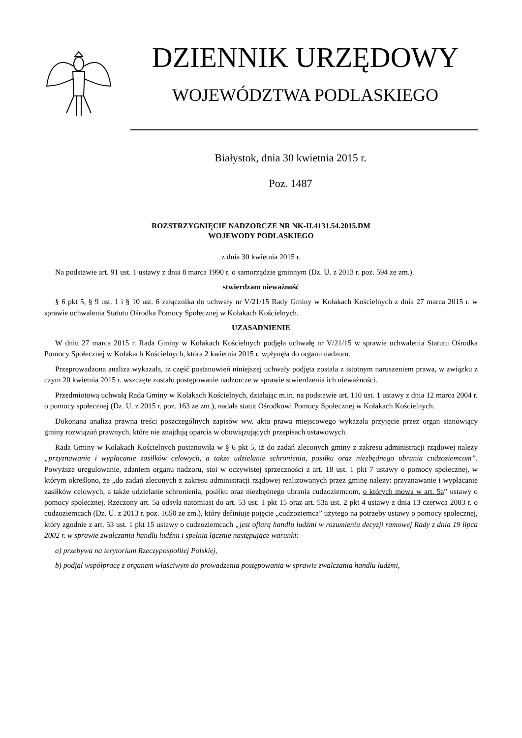DZIENNIK URZĘDOWY
WOJEWÓDZTWA PODLASKIEGO
Białystok, dnia 30 kwietnia 2015 r.
Poz. 1487
ROZSTRZYGNIĘCIE NADZORCZE NR NK-II.4131.54.2015.DM
WOJEWODY PODLASKIEGO
z dnia 30 kwietnia 2015 r.
Na podstawie art. 91 ust. 1 ustawy z dnia 8 marca 1990 r. o samorządzie gminnym (Dz. U. z 2013 r. poz. 594 ze zm.).
stwierdzam nieważność
§ 6 pkt 5, § 9 ust. 1 i § 10 ust. 6 załącznika do uchwały nr V/21/15 Rady Gminy w Kołakach Kościelnych z dnia 27 marca 2015 r. w sprawie uchwalenia Statutu Ośrodka Pomocy Społecznej w Kołakach Kościelnych.
UZASADNIENIE
W dniu 27 marca 2015 r. Rada Gminy w Kołakach Kościelnych podjęła uchwałę nr V/21/15 w sprawie uchwalenia Statutu Ośrodka Pomocy Społecznej w Kołakach Kościelnych, która 2 kwietnia 2015 r. wpłynęła do organu nadzoru.
Przeprowadzona analiza wykazała, iż część postanowień niniejszej uchwały podjęta została z istotnym naruszeniem prawa, w związku z czym 20 kwietnia 2015 r. wszczęte zostało postępowanie nadzorcze w sprawie stwierdzenia ich nieważności.
Przedmiotową uchwałą Rada Gminy w Kołakach Kościelnych, działając m.in. na podstawie art. 110 ust. 1 ustawy z dnia 12 marca 2004 r. o pomocy społecznej (Dz. U. z 2015 r. poz. 163 ze zm.), nadała statut Ośrodkowi Pomocy Społecznej w Kołakach Kościelnych.
Dokonana analiza prawna treści poszczególnych zapisów ww. aktu prawa miejscowego wykazała przyjęcie przez organ stanowiący gminy rozwiązań prawnych, które nie znajdują oparcia w obowiązujących przepisach ustawowych.
Rada Gminy w Kołakach Kościelnych postanowiła w § 6 pkt 5, iż do zadań zleconych gminy z zakresu administracji rządowej należy „przyznawanie i wypłacanie zasiłków celowych, a także udzielanie schronienia, posiłku oraz niezbędnego ubrania cudzoziemcom”. Powyższe uregulowanie, zdaniem organu nadzoru, stoi w oczywistej sprzeczności z art. 18 ust. 1 pkt 7 ustawy o pomocy społecznej, w którym określono, że „do zadań zleconych z zakresu administracji rządowej realizowanych przez gminę należy: przyznawanie i wypłacanie zasiłków celowych, a także udzielanie schronienia, posiłku oraz niezbędnego ubrania cudzoziemcom, o których mowa w art. 5a” ustawy o pomocy społecznej. Rzeczony art. 5a odsyła natomiast do art. 53 ust. 1 pkt 15 oraz art. 53a ust. 2 pkt 4 ustawy z dnia 13 czerwca 2003 r. o cudzoziemcach (Dz. U. z 2013 r. poz. 1650 ze zm.), który definiuje pojęcie „cudzoziemca” użytego na potrzeby ustawy o pomocy społecznej, który zgodnie z art. 53 ust. 1 pkt 15 ustawy o cudzoziemcach „jest ofiarą handlu ludźmi w rozumieniu decyzji ramowej Rady z dnia 19 lipca 2002 r. w sprawie zwalczania handlu ludźmi i spełnia łącznie następujące warunki:
a) przebywa na terytorium Rzeczypospolitej Polskiej,
b) podjął współpracę z organem właściwym do prowadzenia postępowania w sprawie zwalczania handlu ludźmi,